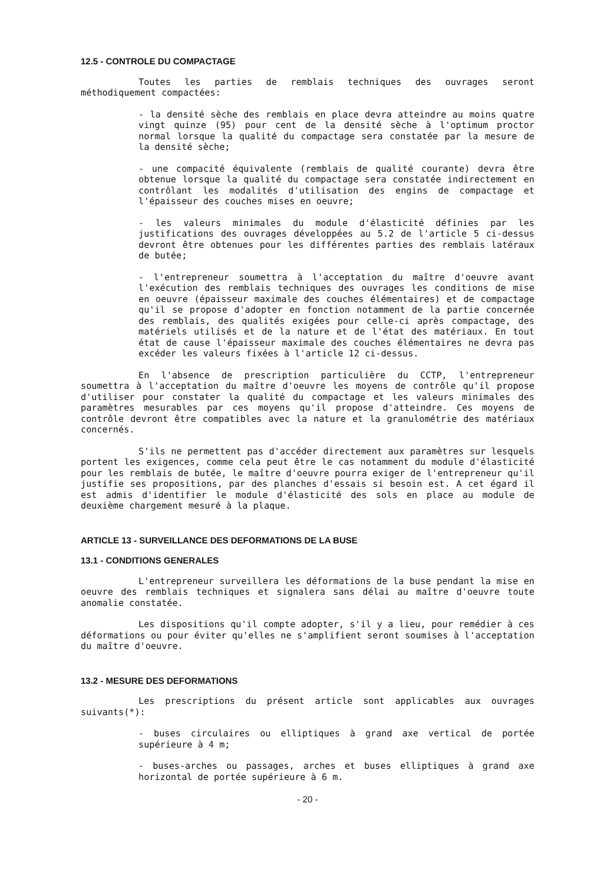12.5 - CONTROLE DU COMPACTAGE
Toutes les parties de remblais techniques des ouvrages seront méthodiquement compactées:
- la densité sèche des remblais en place devra atteindre au moins quatre vingt quinze (95) pour cent de la densité sèche à l'optimum proctor normal lorsque la qualité du compactage sera constatée par la mesure de la densité sèche;
- une compacité équivalente (remblais de qualité courante) devra être obtenue lorsque la qualité du compactage sera constatée indirectement en contrôlant les modalités d'utilisation des engins de compactage et l'épaisseur des couches mises en oeuvre;
- les valeurs minimales du module d'élasticité définies par les justifications des ouvrages développées au 5.2 de l'article 5 ci-dessus devront être obtenues pour les différentes parties des remblais latéraux de butée;
- l'entrepreneur soumettra à l'acceptation du maître d'oeuvre avant l'exécution des remblais techniques des ouvrages les conditions de mise en oeuvre (épaisseur maximale des couches élémentaires) et de compactage qu'il se propose d'adopter en fonction notamment de la partie concernée des remblais, des qualités exigées pour celle-ci après compactage, des matériels utilisés et de la nature et de l'état des matériaux. En tout état de cause l'épaisseur maximale des couches élémentaires ne devra pas excéder les valeurs fixées à l'article 12 ci-dessus.
En l'absence de prescription particulière du CCTP, l'entrepreneur soumettra à l'acceptation du maître d'oeuvre les moyens de contrôle qu'il propose d'utiliser pour constater la qualité du compactage et les valeurs minimales des paramètres mesurables par ces moyens qu'il propose d'atteindre. Ces moyens de contrôle devront être compatibles avec la nature et la granulométrie des matériaux concernés.
S'ils ne permettent pas d'accéder directement aux paramètres sur lesquels portent les exigences, comme cela peut être le cas notamment du module d'élasticité pour les remblais de butée, le maître d'oeuvre pourra exiger de l'entrepreneur qu'il justifie ses propositions, par des planches d'essais si besoin est. A cet égard il est admis d'identifier le module d'élasticité des sols en place au module de deuxième chargement mesuré à la plaque.
ARTICLE 13 - SURVEILLANCE DES DEFORMATIONS DE LA BUSE
13.1 - CONDITIONS GENERALES
L'entrepreneur surveillera les déformations de la buse pendant la mise en oeuvre des remblais techniques et signalera sans délai au maître d'oeuvre toute anomalie constatée.
Les dispositions qu'il compte adopter, s'il y a lieu, pour remédier à ces déformations ou pour éviter qu'elles ne s'amplifient seront soumises à l'acceptation du maître d'oeuvre.
13.2 - MESURE DES DEFORMATIONS
Les prescriptions du présent article sont applicables aux ouvrages suivants(*):
- buses circulaires ou elliptiques à grand axe vertical de portée supérieure à 4 m;
- buses-arches ou passages, arches et buses elliptiques à grand axe horizontal de portée supérieure à 6 m.
- 20 -